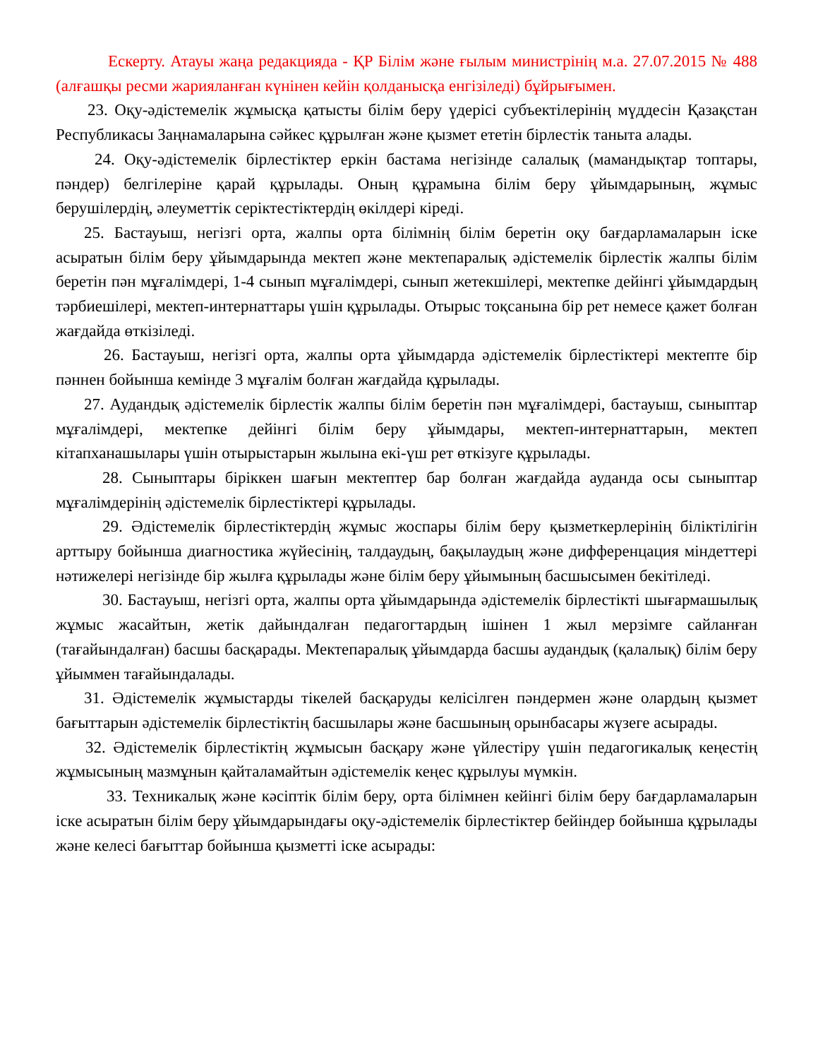Ескерту. Атауы жаңа редакцияда - ҚР Білім және ғылым министрінің м.а. 27.07.2015 № 488 (алғашқы ресми жарияланған күнінен кейін қолданысқа енгізіледі) бұйрығымен.
23. Оқу-әдістемелік жұмысқа қатысты білім беру үдерісі субъектілерінің мүддесін Қазақстан Республикасы Заңнамаларына сәйкес құрылған және қызмет ететін бірлестік таныта алады.
24. Оқу-әдістемелік бірлестіктер еркін бастама негізінде салалық (мамандықтар топтары, пәндер) белгілеріне қарай құрылады. Оның құрамына білім беру ұйымдарының, жұмыс берушілердің, әлеуметтік серіктестіктердің өкілдері кіреді.
25. Бастауыш, негізгі орта, жалпы орта білімнің білім беретін оқу бағдарламаларын іске асыратын білім беру ұйымдарында мектеп және мектепаралық әдістемелік бірлестік жалпы білім беретін пән мұғалімдері, 1-4 сынып мұғалімдері, сынып жетекшілері, мектепке дейінгі ұйымдардың тәрбиешілері, мектеп-интернаттары үшін құрылады. Отырыс тоқсанына бір рет немесе қажет болған жағдайда өткізіледі.
26. Бастауыш, негізгі орта, жалпы орта ұйымдарда әдістемелік бірлестіктері мектепте бір пәннен бойынша кемінде 3 мұғалім болған жағдайда құрылады.
27. Аудандық әдістемелік бірлестік жалпы білім беретін пән мұғалімдері, бастауыш, сыныптар мұғалімдері, мектепке дейінгі білім беру ұйымдары, мектеп-интернаттарын, мектеп кітапханашылары үшін отырыстарын жылына екі-үш рет өткізуге құрылады.
28. Сыныптары біріккен шағын мектептер бар болған жағдайда ауданда осы сыныптар мұғалімдерінің әдістемелік бірлестіктері құрылады.
29. Әдістемелік бірлестіктердің жұмыс жоспары білім беру қызметкерлерінің біліктілігін арттыру бойынша диагностика жүйесінің, талдаудың, бақылаудың және дифференцация міндеттері нәтижелері негізінде бір жылға құрылады және білім беру ұйымының басшысымен бекітіледі.
30. Бастауыш, негізгі орта, жалпы орта ұйымдарында әдістемелік бірлестікті шығармашылық жұмыс жасайтын, жетік дайындалған педагогтардың ішінен 1 жыл мерзімге сайланған (тағайындалған) басшы басқарады. Мектепаралық ұйымдарда басшы аудандық (қалалық) білім беру ұйыммен тағайындалады.
31. Әдістемелік жұмыстарды тікелей басқаруды келісілген пәндермен және олардың қызмет бағыттарын әдістемелік бірлестіктің басшылары және басшының орынбасары жүзеге асырады.
32. Әдістемелік бірлестіктің жұмысын басқару және үйлестіру үшін педагогикалық кеңестің жұмысының мазмұнын қайталамайтын әдістемелік кеңес құрылуы мүмкін.
33. Техникалық және кәсіптік білім беру, орта білімнен кейінгі білім беру бағдарламаларын іске асыратын білім беру ұйымдарындағы оқу-әдістемелік бірлестіктер бейіндер бойынша құрылады және келесі бағыттар бойынша қызметті іске асырады: